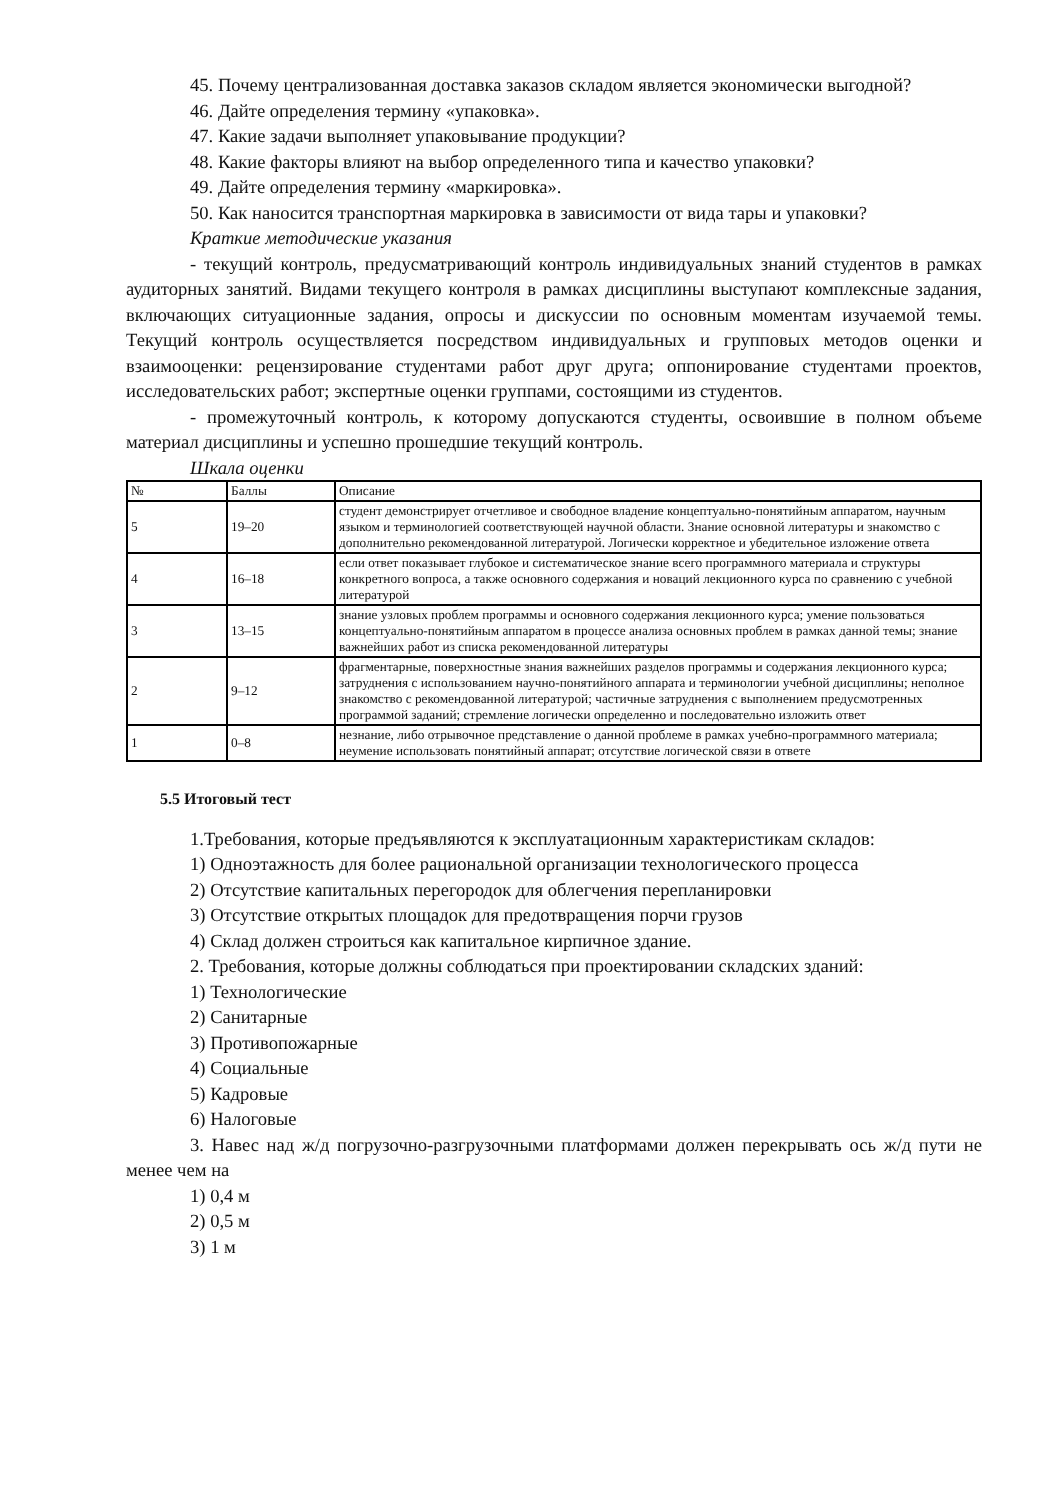45. Почему централизованная доставка заказов складом является экономически выгодной?
46. Дайте определения термину «упаковка».
47. Какие задачи выполняет упаковывание продукции?
48. Какие факторы влияют на выбор определенного типа и качество упаковки?
49. Дайте определения термину «маркировка».
50. Как наносится транспортная маркировка в зависимости от вида тары и упаковки?
Краткие методические указания
- текущий контроль, предусматривающий контроль индивидуальных знаний студентов в рамках аудиторных занятий. Видами текущего контроля в рамках дисциплины выступают комплексные задания, включающих ситуационные задания, опросы и дискуссии по основным моментам изучаемой темы. Текущий контроль осуществляется посредством индивидуальных и групповых методов оценки и взаимооценки: рецензирование студентами работ друг друга; оппонирование студентами проектов, исследовательских работ; экспертные оценки группами, состоящими из студентов.
- промежуточный контроль, к которому допускаются студенты, освоившие в полном объеме материал дисциплины и успешно прошедшие текущий контроль.
Шкала оценки
| № | Баллы | Описание |
| 5 | 19–20 | студент демонстрирует отчетливое и свободное владение концептуально-понятийным аппаратом, научным языком и терминологией соответствующей научной области. Знание основной литературы и знакомство с дополнительно рекомендованной литературой. Логически корректное и убедительное изложение ответа |
| 4 | 16–18 | если ответ показывает глубокое и систематическое знание всего программного материала и структуры конкретного вопроса, а также основного содержания и новаций лекционного курса по сравнению с учебной литературой |
| 3 | 13–15 | знание узловых проблем программы и основного содержания лекционного курса; умение пользоваться концептуально-понятийным аппаратом в процессе анализа основных проблем в рамках данной темы; знание важнейших работ из списка рекомендованной литературы |
| 2 | 9–12 | фрагментарные, поверхностные знания важнейших разделов программы и содержания лекционного курса; затруднения с использованием научно-понятийного аппарата и терминологии учебной дисциплины; неполное знакомство с рекомендованной литературой; частичные затруднения с выполнением предусмотренных программой заданий; стремление логически определенно и последовательно изложить ответ |
| 1 | 0–8 | незнание, либо отрывочное представление о данной проблеме в рамках учебно-программного материала; неумение использовать понятийный аппарат; отсутствие логической связи в ответе |
5.5 Итоговый тест
1.Требования, которые предъявляются к эксплуатационным характеристикам складов:
1) Одноэтажность для более рациональной организации технологического процесса
2) Отсутствие капитальных перегородок для облегчения перепланировки
3) Отсутствие открытых площадок для предотвращения порчи грузов
4) Склад должен строиться как капитальное кирпичное здание.
2. Требования, которые должны соблюдаться при проектировании складских зданий:
1) Технологические
2) Санитарные
3) Противопожарные
4) Социальные
5) Кадровые
6) Налоговые
3. Навес над ж/д погрузочно-разгрузочными платформами должен перекрывать ось ж/д пути не менее чем на
1) 0,4 м
2) 0,5 м
3) 1 м